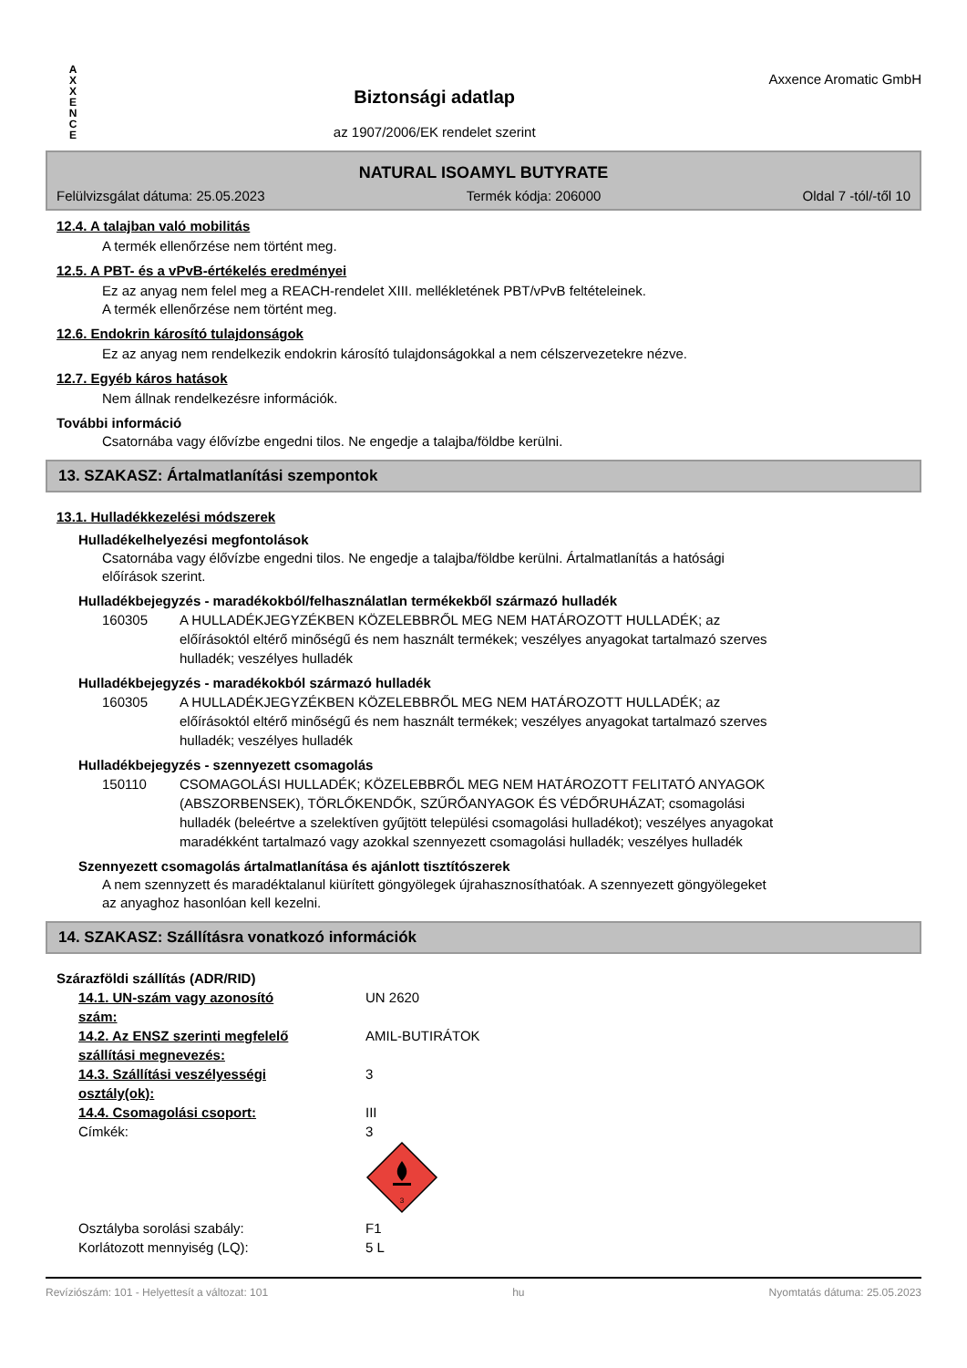A
X
X
E
N
C
E
Biztonsági adatlap
az 1907/2006/EK rendelet szerint
Axxence Aromatic GmbH
NATURAL ISOAMYL BUTYRATE
Felülvizsgálat dátuma: 25.05.2023 Termék kódja: 206000 Oldal 7 -tól/-től 10
12.4. A talajban való mobilitás
A termék ellenőrzése nem történt meg.
12.5. A PBT- és a vPvB-értékelés eredményei
Ez az anyag nem felel meg a REACH-rendelet XIII. mellékletének PBT/vPvB feltételeinek.
A termék ellenőrzése nem történt meg.
12.6. Endokrin károsító tulajdonságok
Ez az anyag nem rendelkezik endokrin károsító tulajdonságokkal a nem célszervezetekre nézve.
12.7. Egyéb káros hatások
Nem állnak rendelkezésre információk.
További információ
Csatornába vagy élővízbe engedni tilos. Ne engedje a talajba/földbe kerülni.
13. SZAKASZ: Ártalmatlanítási szempontok
13.1. Hulladékkezelési módszerek
Hulladékelhelyezési megfontolások
Csatornába vagy élővízbe engedni tilos. Ne engedje a talajba/földbe kerülni. Ártalmatlanítás a hatósági
előírások szerint.
Hulladékbejegyzés - maradékokból/felhasználatlan termékekből származó hulladék
| 160305 | A HULLADÉKJEGYZÉKBEN KÖZELEBBRŐL MEG NEM HATÁROZOTT HULLADÉK; az előírásoktól eltérő minőségű és nem használt termékek; veszélyes anyagokat tartalmazó szerves hulladék; veszélyes hulladék |
Hulladékbejegyzés - maradékokból származó hulladék
| 160305 | A HULLADÉKJEGYZÉKBEN KÖZELEBBRŐL MEG NEM HATÁROZOTT HULLADÉK; az előírásoktól eltérő minőségű és nem használt termékek; veszélyes anyagokat tartalmazó szerves hulladék; veszélyes hulladék |
Hulladékbejegyzés - szennyezett csomagolás
| 150110 | CSOMAGOLÁSI HULLADÉK; KÖZELEBBRŐL MEG NEM HATÁROZOTT FELITATÓ ANYAGOK (ABSZORBENSEK), TÖRLŐKENDŐK, SZŰRŐANYAGOK ÉS VÉDŐRUHÁZAT; csomagolási hulladék (beleértve a szelektíven gyűjtött települési csomagolási hulladékot); veszélyes anyagokat maradékként tartalmazó vagy azokkal szennyezett csomagolási hulladék; veszélyes hulladék |
Szennyezett csomagolás ártalmatlanítása és ajánlott tisztítószerek
A nem szennyzett és maradéktalanul kiürített göngyölegek újrahasznosíthatóak. A szennyezett göngyölegeket
az anyaghoz hasonlóan kell kezelni.
14. SZAKASZ: Szállításra vonatkozó információk
Szárazföldi szállítás (ADR/RID)
| 14.1. UN-szám vagy azonosító szám: | UN 2620 |
| 14.2. Az ENSZ szerinti megfelelő szállítási megnevezés: | AMIL-BUTIRÁTOK |
| 14.3. Szállítási veszélyességi osztály(ok): | 3 |
| 14.4. Csomagolási csoport: | III |
| Címkék: | 3 3 |
| Osztályba sorolási szabály: | F1 |
| Korlátozott mennyiség (LQ): | 5 L |
Revíziószám: 101 - Helyettesít a változat: 101 hu Nyomtatás dátuma: 25.05.2023